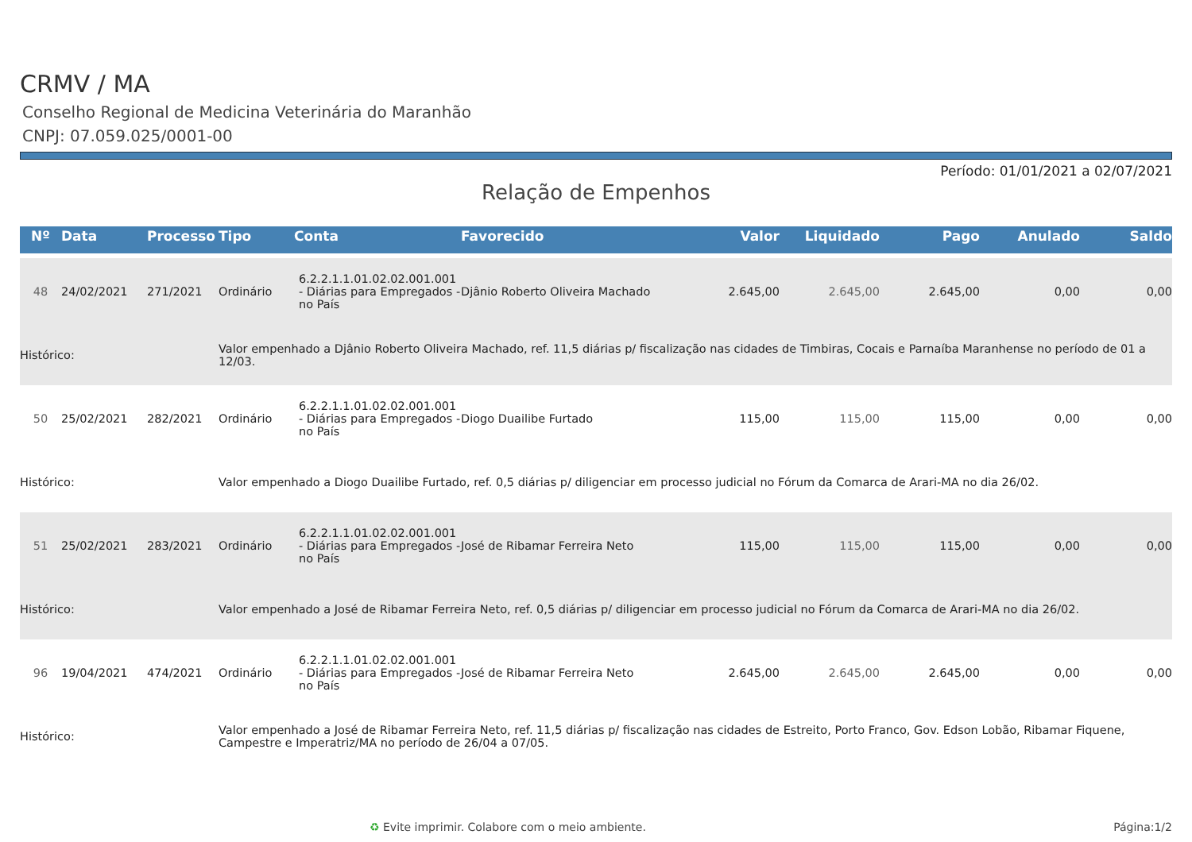CRMV / MA
Conselho Regional de Medicina Veterinária do Maranhão
CNPJ: 07.059.025/0001-00
Período: 01/01/2021 a 02/07/2021
Relação de Empenhos
| Nº | Data | Processo | Tipo | Conta | Favorecido | Valor | Liquidado | Pago | Anulado | Saldo |
| --- | --- | --- | --- | --- | --- | --- | --- | --- | --- | --- |
| 48 | 24/02/2021 | 271/2021 | Ordinário | 6.2.2.1.1.01.02.02.001.001 - Diárias para Empregados - no País | Djânio Roberto Oliveira Machado | 2.645,00 | 2.645,00 | 2.645,00 | 0,00 | 0,00 |
| Histórico: | | | Valor empenhado a Djânio Roberto Oliveira Machado, ref. 11,5 diárias p/ fiscalização nas cidades de Timbiras, Cocais e Parnaíba Maranhense no período de 01 a 12/03. | | | | | | | |
| 50 | 25/02/2021 | 282/2021 | Ordinário | 6.2.2.1.1.01.02.02.001.001 - Diárias para Empregados - no País | Diogo Duailibe Furtado | 115,00 | 115,00 | 115,00 | 0,00 | 0,00 |
| Histórico: | | | Valor empenhado a Diogo Duailibe Furtado, ref. 0,5 diárias p/ diligenciar em processo judicial no Fórum da Comarca de Arari-MA no dia 26/02. | | | | | | | |
| 51 | 25/02/2021 | 283/2021 | Ordinário | 6.2.2.1.1.01.02.02.001.001 - Diárias para Empregados - no País | José de Ribamar Ferreira Neto | 115,00 | 115,00 | 115,00 | 0,00 | 0,00 |
| Histórico: | | | Valor empenhado a José de Ribamar Ferreira Neto, ref. 0,5 diárias p/ diligenciar em processo judicial no Fórum da Comarca de Arari-MA no dia 26/02. | | | | | | | |
| 96 | 19/04/2021 | 474/2021 | Ordinário | 6.2.2.1.1.01.02.02.001.001 - Diárias para Empregados - no País | José de Ribamar Ferreira Neto | 2.645,00 | 2.645,00 | 2.645,00 | 0,00 | 0,00 |
| Histórico: | | | Valor empenhado a José de Ribamar Ferreira Neto, ref. 11,5 diárias p/ fiscalização nas cidades de Estreito, Porto Franco, Gov. Edson Lobão, Ribamar Fiquene, Campestre e Imperatriz/MA no período de 26/04 a 07/05. | | | | | | | |
♻ Evite imprimir. Colabore com o meio ambiente. Página:1/2